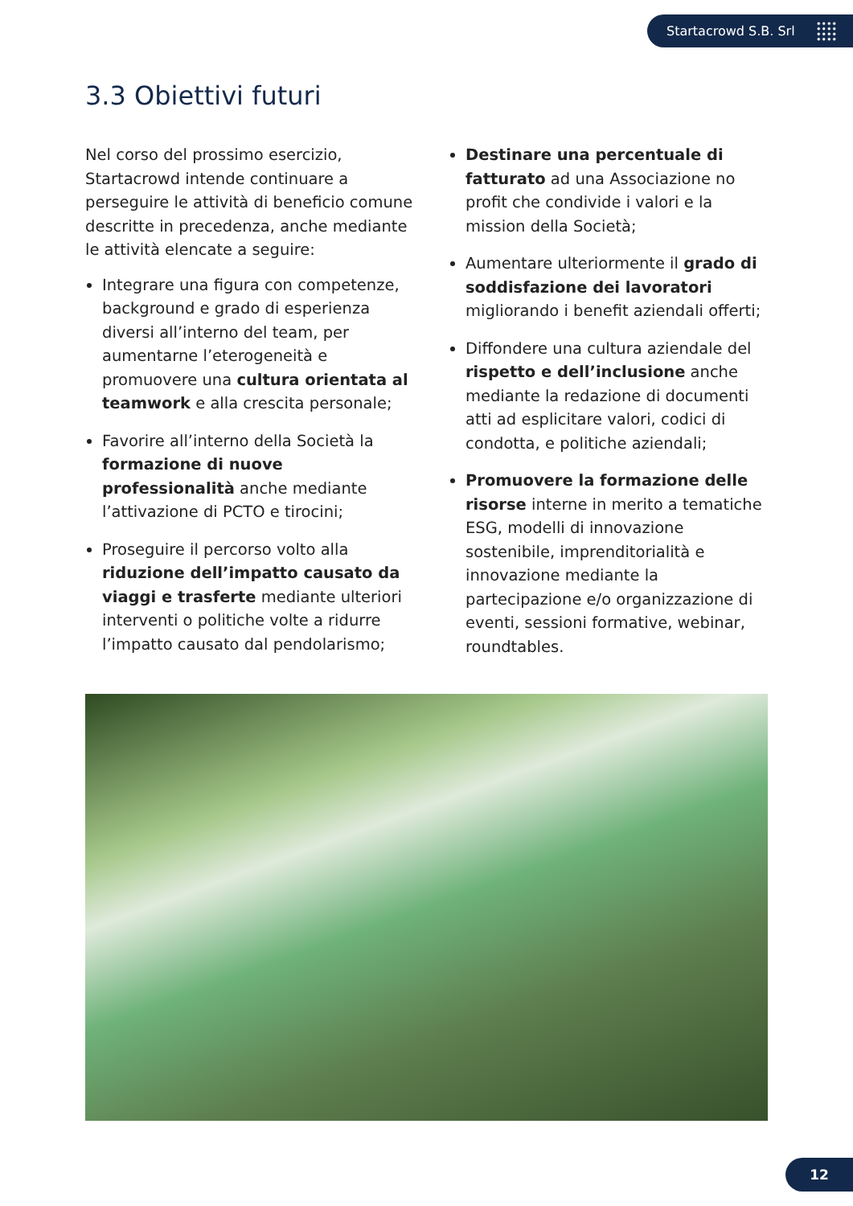Startacrowd S.B. Srl
3.3 Obiettivi futuri
Nel corso del prossimo esercizio, Startacrowd intende continuare a perseguire le attività di beneficio comune descritte in precedenza, anche mediante le attività elencate a seguire:
Integrare una figura con competenze, background e grado di esperienza diversi all’interno del team, per aumentarne l’eterogeneità e promuovere una cultura orientata al teamwork e alla crescita personale;
Favorire all’interno della Società la formazione di nuove professionalità anche mediante l’attivazione di PCTO e tirocini;
Proseguire il percorso volto alla riduzione dell’impatto causato da viaggi e trasferte mediante ulteriori interventi o politiche volte a ridurre l’impatto causato dal pendolarismo;
Destinare una percentuale di fatturato ad una Associazione no profit che condivide i valori e la mission della Società;
Aumentare ulteriormente il grado di soddisfazione dei lavoratori migliorando i benefit aziendali offerti;
Diffondere una cultura aziendale del rispetto e dell’inclusione anche mediante la redazione di documenti atti ad esplicitare valori, codici di condotta, e politiche aziendali;
Promuovere la formazione delle risorse interne in merito a tematiche ESG, modelli di innovazione sostenibile, imprenditorialità e innovazione mediante la partecipazione e/o organizzazione di eventi, sessioni formative, webinar, roundtables.
12